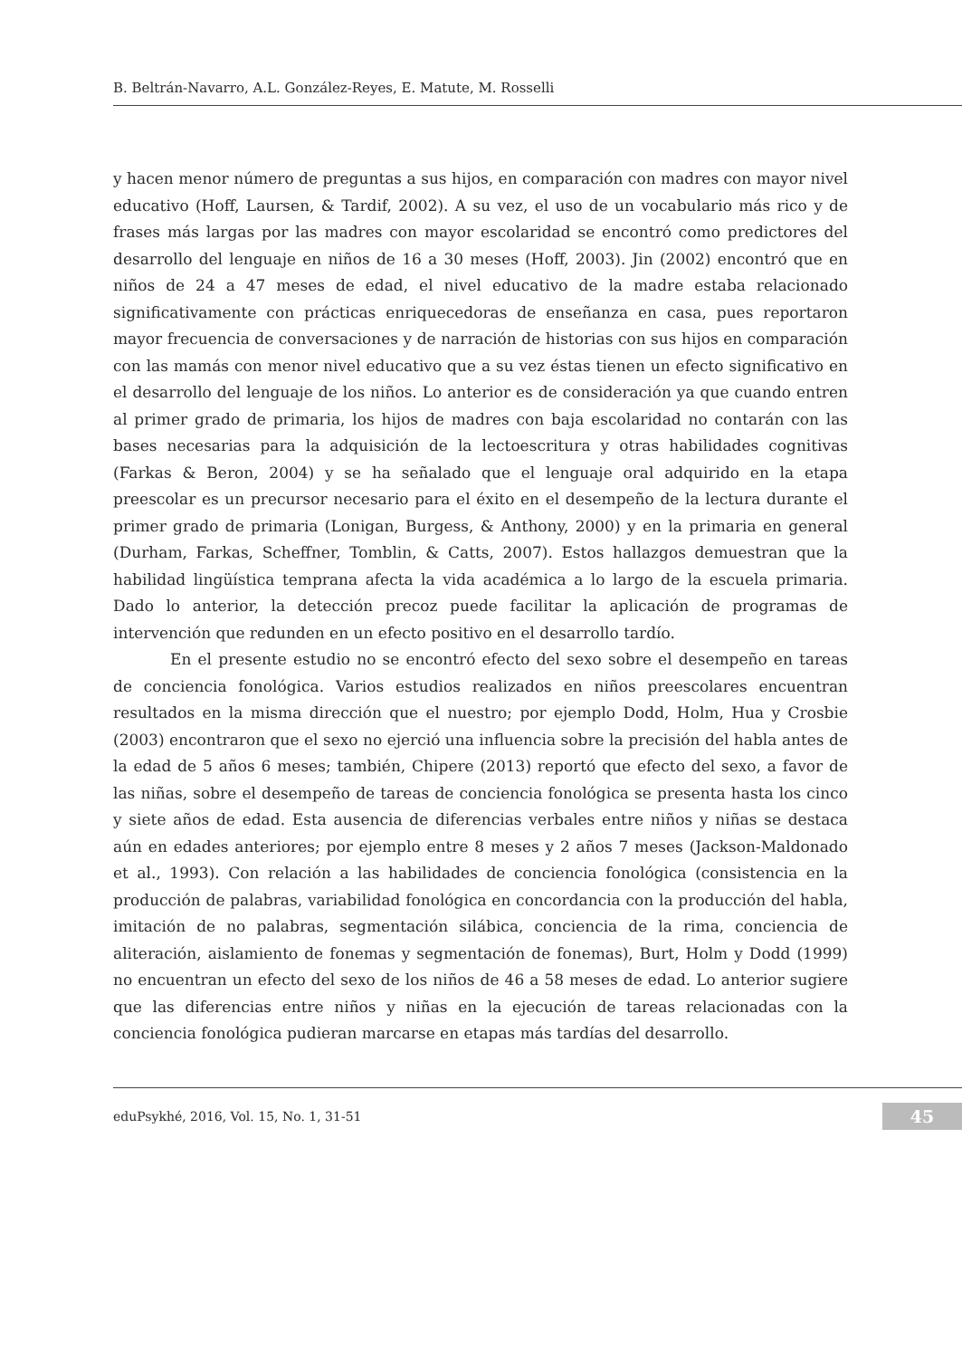B. Beltrán-Navarro, A.L. González-Reyes, E. Matute, M. Rosselli
y hacen menor número de preguntas a sus hijos, en comparación con madres con mayor nivel educativo (Hoff, Laursen, & Tardif, 2002). A su vez, el uso de un vocabulario más rico y de frases más largas por las madres con mayor escolaridad se encontró como predictores del desarrollo del lenguaje en niños de 16 a 30 meses (Hoff, 2003). Jin (2002) encontró que en niños de 24 a 47 meses de edad, el nivel educativo de la madre estaba relacionado significativamente con prácticas enriquecedoras de enseñanza en casa, pues reportaron mayor frecuencia de conversaciones y de narración de historias con sus hijos en comparación con las mamás con menor nivel educativo que a su vez éstas tienen un efecto significativo en el desarrollo del lenguaje de los niños. Lo anterior es de consideración ya que cuando entren al primer grado de primaria, los hijos de madres con baja escolaridad no contarán con las bases necesarias para la adquisición de la lectoescritura y otras habilidades cognitivas (Farkas & Beron, 2004) y se ha señalado que el lenguaje oral adquirido en la etapa preescolar es un precursor necesario para el éxito en el desempeño de la lectura durante el primer grado de primaria (Lonigan, Burgess, & Anthony, 2000) y en la primaria en general (Durham, Farkas, Scheffner, Tomblin, & Catts, 2007). Estos hallazgos demuestran que la habilidad lingüística temprana afecta la vida académica a lo largo de la escuela primaria. Dado lo anterior, la detección precoz puede facilitar la aplicación de programas de intervención que redunden en un efecto positivo en el desarrollo tardío.
En el presente estudio no se encontró efecto del sexo sobre el desempeño en tareas de conciencia fonológica. Varios estudios realizados en niños preescolares encuentran resultados en la misma dirección que el nuestro; por ejemplo Dodd, Holm, Hua y Crosbie (2003) encontraron que el sexo no ejerció una influencia sobre la precisión del habla antes de la edad de 5 años 6 meses; también, Chipere (2013) reportó que efecto del sexo, a favor de las niñas, sobre el desempeño de tareas de conciencia fonológica se presenta hasta los cinco y siete años de edad. Esta ausencia de diferencias verbales entre niños y niñas se destaca aún en edades anteriores; por ejemplo entre 8 meses y 2 años 7 meses (Jackson-Maldonado et al., 1993). Con relación a las habilidades de conciencia fonológica (consistencia en la producción de palabras, variabilidad fonológica en concordancia con la producción del habla, imitación de no palabras, segmentación silábica, conciencia de la rima, conciencia de aliteración, aislamiento de fonemas y segmentación de fonemas), Burt, Holm y Dodd (1999) no encuentran un efecto del sexo de los niños de 46 a 58 meses de edad. Lo anterior sugiere que las diferencias entre niños y niñas en la ejecución de tareas relacionadas con la conciencia fonológica pudieran marcarse en etapas más tardías del desarrollo.
eduPsykhé, 2016, Vol. 15, No. 1, 31-51 45